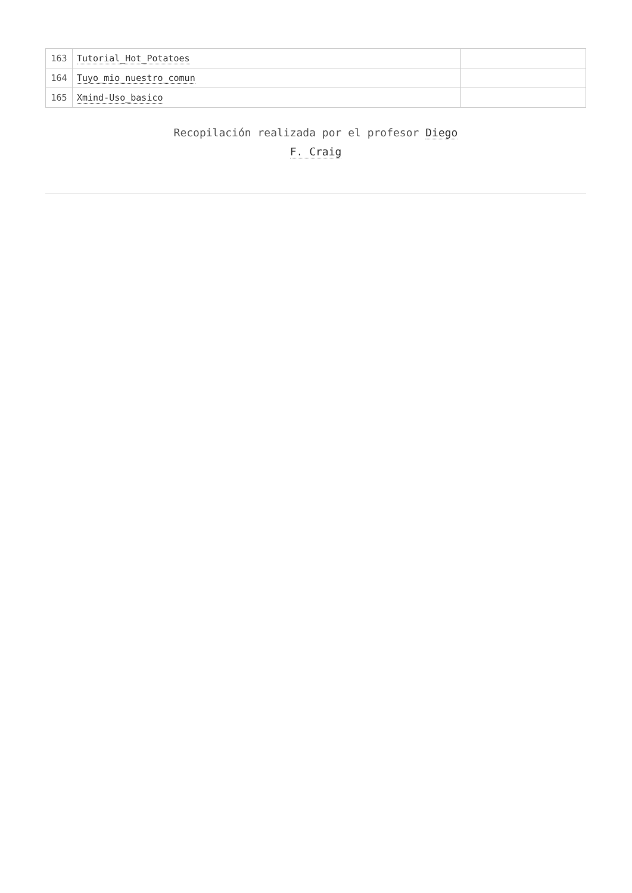| 163 | Tutorial_Hot_Potatoes | |
| 164 | Tuyo_mio_nuestro_comun | |
| 165 | Xmind-Uso_basico | |
Recopilación realizada por el profesor Diego
F. Craig